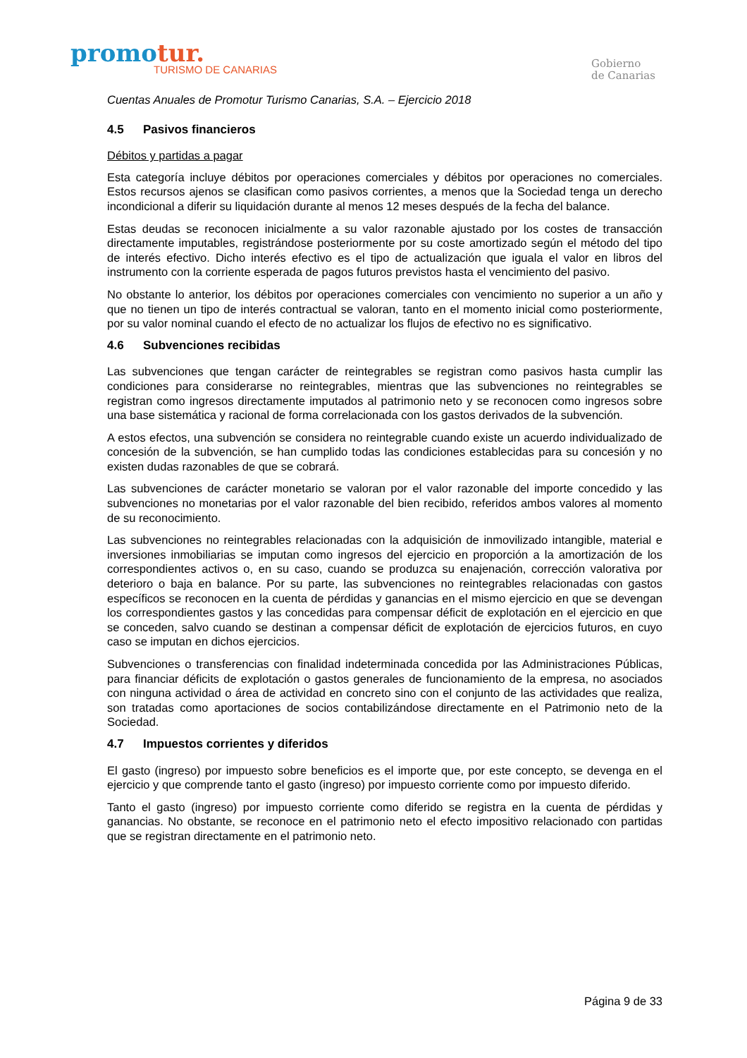promotur.
TURISMO DE CANARIAS
Gobierno
de Canarias
Cuentas Anuales de Promotur Turismo Canarias, S.A. – Ejercicio 2018
4.5 Pasivos financieros
Débitos y partidas a pagar
Esta categoría incluye débitos por operaciones comerciales y débitos por operaciones no comerciales. Estos recursos ajenos se clasifican como pasivos corrientes, a menos que la Sociedad tenga un derecho incondicional a diferir su liquidación durante al menos 12 meses después de la fecha del balance.
Estas deudas se reconocen inicialmente a su valor razonable ajustado por los costes de transacción directamente imputables, registrándose posteriormente por su coste amortizado según el método del tipo de interés efectivo. Dicho interés efectivo es el tipo de actualización que iguala el valor en libros del instrumento con la corriente esperada de pagos futuros previstos hasta el vencimiento del pasivo.
No obstante lo anterior, los débitos por operaciones comerciales con vencimiento no superior a un año y que no tienen un tipo de interés contractual se valoran, tanto en el momento inicial como posteriormente, por su valor nominal cuando el efecto de no actualizar los flujos de efectivo no es significativo.
4.6 Subvenciones recibidas
Las subvenciones que tengan carácter de reintegrables se registran como pasivos hasta cumplir las condiciones para considerarse no reintegrables, mientras que las subvenciones no reintegrables se registran como ingresos directamente imputados al patrimonio neto y se reconocen como ingresos sobre una base sistemática y racional de forma correlacionada con los gastos derivados de la subvención.
A estos efectos, una subvención se considera no reintegrable cuando existe un acuerdo individualizado de concesión de la subvención, se han cumplido todas las condiciones establecidas para su concesión y no existen dudas razonables de que se cobrará.
Las subvenciones de carácter monetario se valoran por el valor razonable del importe concedido y las subvenciones no monetarias por el valor razonable del bien recibido, referidos ambos valores al momento de su reconocimiento.
Las subvenciones no reintegrables relacionadas con la adquisición de inmovilizado intangible, material e inversiones inmobiliarias se imputan como ingresos del ejercicio en proporción a la amortización de los correspondientes activos o, en su caso, cuando se produzca su enajenación, corrección valorativa por deterioro o baja en balance. Por su parte, las subvenciones no reintegrables relacionadas con gastos específicos se reconocen en la cuenta de pérdidas y ganancias en el mismo ejercicio en que se devengan los correspondientes gastos y las concedidas para compensar déficit de explotación en el ejercicio en que se conceden, salvo cuando se destinan a compensar déficit de explotación de ejercicios futuros, en cuyo caso se imputan en dichos ejercicios.
Subvenciones o transferencias con finalidad indeterminada concedida por las Administraciones Públicas, para financiar déficits de explotación o gastos generales de funcionamiento de la empresa, no asociados con ninguna actividad o área de actividad en concreto sino con el conjunto de las actividades que realiza, son tratadas como aportaciones de socios contabilizándose directamente en el Patrimonio neto de la Sociedad.
4.7 Impuestos corrientes y diferidos
El gasto (ingreso) por impuesto sobre beneficios es el importe que, por este concepto, se devenga en el ejercicio y que comprende tanto el gasto (ingreso) por impuesto corriente como por impuesto diferido.
Tanto el gasto (ingreso) por impuesto corriente como diferido se registra en la cuenta de pérdidas y ganancias. No obstante, se reconoce en el patrimonio neto el efecto impositivo relacionado con partidas que se registran directamente en el patrimonio neto.
Página 9 de 33